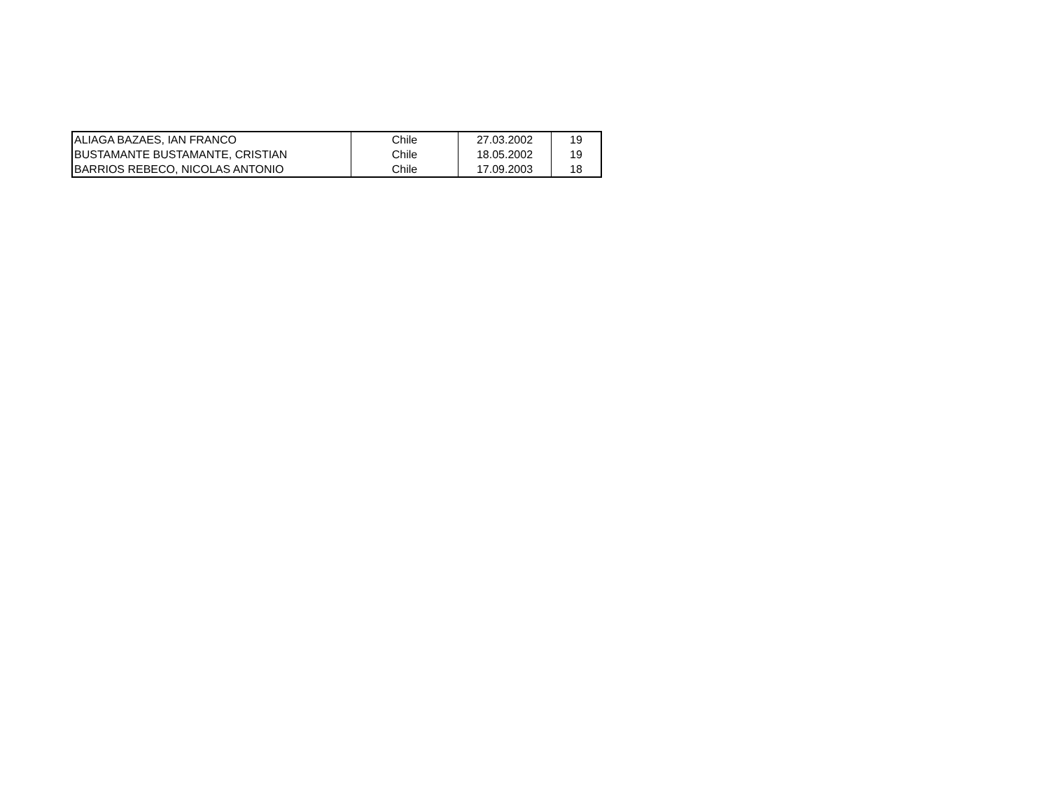| ALIAGA BAZAES, IAN FRANCO | Chile | 27.03.2002 | 19 |
| BUSTAMANTE BUSTAMANTE, CRISTIAN | Chile | 18.05.2002 | 19 |
| BARRIOS REBECO, NICOLAS ANTONIO | Chile | 17.09.2003 | 18 |